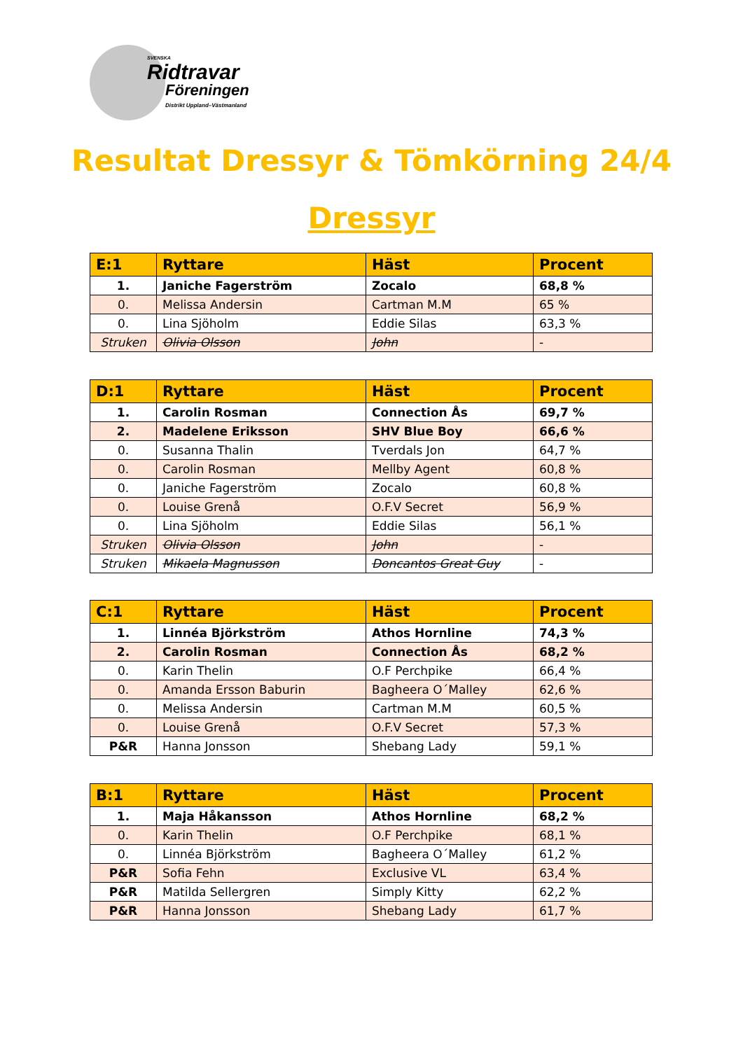SVENSKA
Ridtravar
Föreningen
Distrikt Uppland–Västmanland
Resultat Dressyr & Tömkörning 24/4
Dressyr
| E:1 | Ryttare | Häst | Procent |
| --- | --- | --- | --- |
| 1. | Janiche Fagerström | Zocalo | 68,8 % |
| 0. | Melissa Andersin | Cartman M.M | 65 % |
| 0. | Lina Sjöholm | Eddie Silas | 63,3 % |
| Struken | Olivia Olsson | John | - |
| D:1 | Ryttare | Häst | Procent |
| --- | --- | --- | --- |
| 1. | Carolin Rosman | Connection Ås | 69,7 % |
| 2. | Madelene Eriksson | SHV Blue Boy | 66,6 % |
| 0. | Susanna Thalin | Tverdals Jon | 64,7 % |
| 0. | Carolin Rosman | Mellby Agent | 60,8 % |
| 0. | Janiche Fagerström | Zocalo | 60,8 % |
| 0. | Louise Grenå | O.F.V Secret | 56,9 % |
| 0. | Lina Sjöholm | Eddie Silas | 56,1 % |
| Struken | Olivia Olsson | John | - |
| Struken | Mikaela Magnusson | Doncantos Great Guy | - |
| C:1 | Ryttare | Häst | Procent |
| --- | --- | --- | --- |
| 1. | Linnéa Björkström | Athos Hornline | 74,3 % |
| 2. | Carolin Rosman | Connection Ås | 68,2 % |
| 0. | Karin Thelin | O.F Perchpike | 66,4 % |
| 0. | Amanda Ersson Baburin | Bagheera O´Malley | 62,6 % |
| 0. | Melissa Andersin | Cartman M.M | 60,5 % |
| 0. | Louise Grenå | O.F.V Secret | 57,3 % |
| P&R | Hanna Jonsson | Shebang Lady | 59,1 % |
| B:1 | Ryttare | Häst | Procent |
| --- | --- | --- | --- |
| 1. | Maja Håkansson | Athos Hornline | 68,2 % |
| 0. | Karin Thelin | O.F Perchpike | 68,1 % |
| 0. | Linnéa Björkström | Bagheera O´Malley | 61,2 % |
| P&R | Sofia Fehn | Exclusive VL | 63,4 % |
| P&R | Matilda Sellergren | Simply Kitty | 62,2 % |
| P&R | Hanna Jonsson | Shebang Lady | 61,7 % |